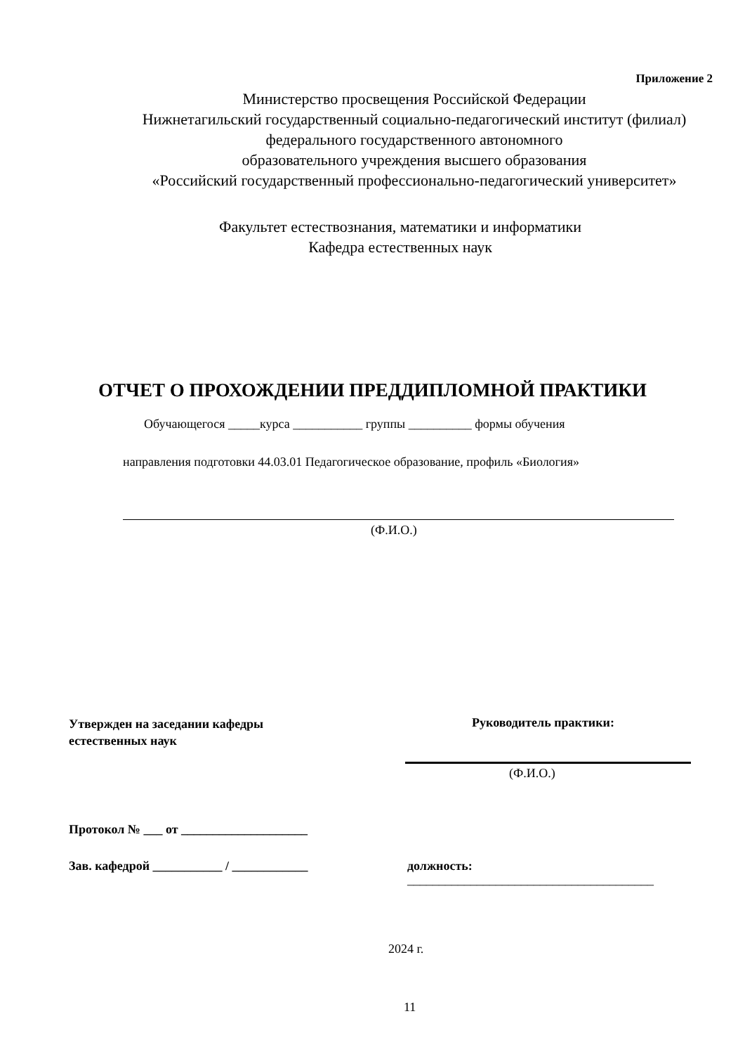Приложение 2
Министерство просвещения Российской Федерации
Нижнетагильский государственный социально-педагогический институт (филиал)
федерального государственного автономного
образовательного учреждения высшего образования
«Российский государственный профессионально-педагогический университет»
Факультет естествознания, математики и информатики
Кафедра естественных наук
ОТЧЕТ О ПРОХОЖДЕНИИ ПРЕДДИПЛОМНОЙ ПРАКТИКИ
Обучающегося _____курса ___________ группы __________ формы обучения
направления подготовки 44.03.01 Педагогическое образование, профиль «Биология»
(Ф.И.О.)
Утвержден на заседании кафедры
естественных наук
Руководитель практики:
(Ф.И.О.)
Протокол № ___ от ____________________
Зав. кафедрой ___________ / ____________
должность:
_______________________________________
2024 г.
11